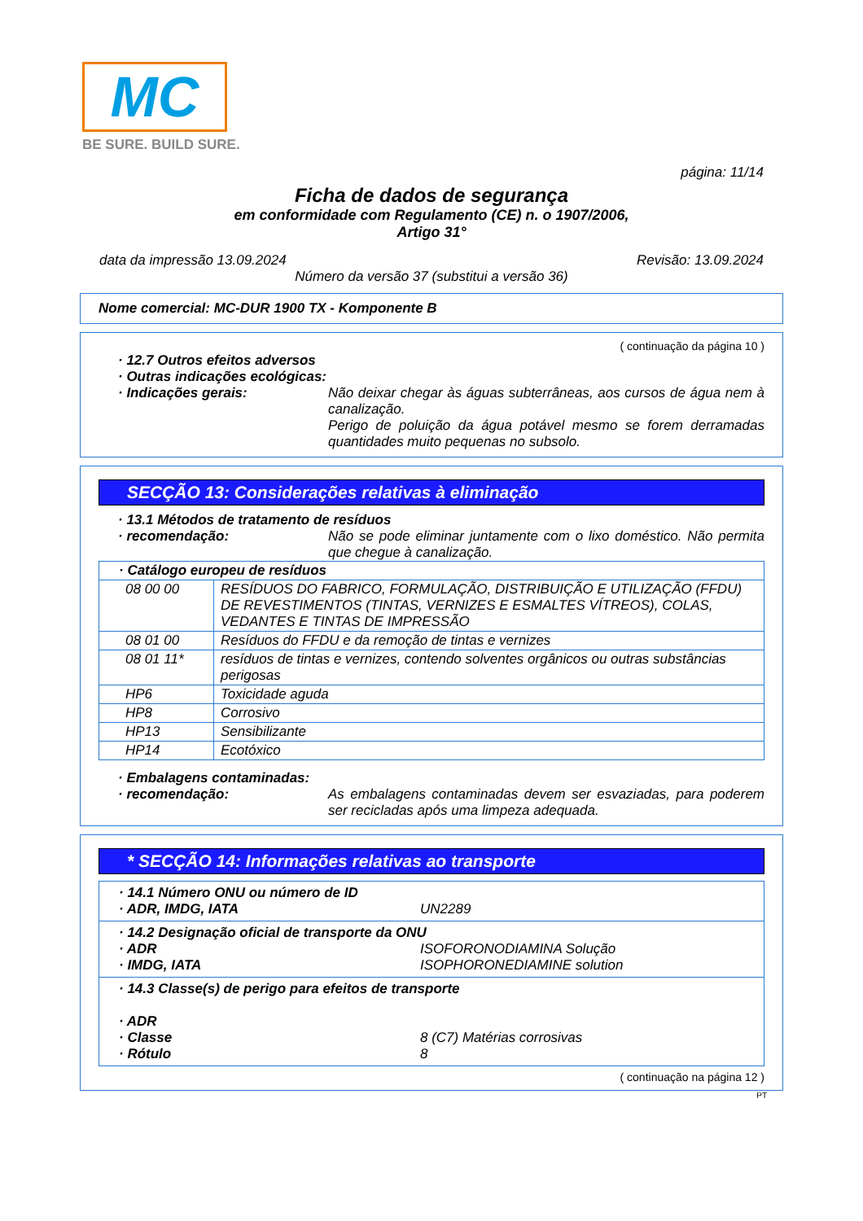MC
BE SURE. BUILD SURE.
página: 11/14
Ficha de dados de segurança
em conformidade com Regulamento (CE) n. o 1907/2006,
Artigo 31°
data da impressão 13.09.2024 Revisão: 13.09.2024
Número da versão 37 (substitui a versão 36)
Nome comercial: MC-DUR 1900 TX - Komponente B
( continuação da página 10 )
· 12.7 Outros efeitos adversos
· Outras indicações ecológicas:
· Indicações gerais: Não deixar chegar às águas subterrâneas, aos cursos de água nem à canalização.
Perigo de poluição da água potável mesmo se forem derramadas quantidades muito pequenas no subsolo.
SECÇÃO 13: Considerações relativas à eliminação
· 13.1 Métodos de tratamento de resíduos
· recomendação: Não se pode eliminar juntamente com o lixo doméstico. Não permita que chegue à canalização.
| · Catálogo europeu de resíduos | |
| --- | --- |
| 08 00 00 | RESÍDUOS DO FABRICO, FORMULAÇÃO, DISTRIBUIÇÃO E UTILIZAÇÃO (FFDU) DE REVESTIMENTOS (TINTAS, VERNIZES E ESMALTES VÍTREOS), COLAS, VEDANTES E TINTAS DE IMPRESSÃO |
| 08 01 00 | Resíduos do FFDU e da remoção de tintas e vernizes |
| 08 01 11* | resíduos de tintas e vernizes, contendo solventes orgânicos ou outras substâncias perigosas |
| HP6 | Toxicidade aguda |
| HP8 | Corrosivo |
| HP13 | Sensibilizante |
| HP14 | Ecotóxico |
· Embalagens contaminadas:
· recomendação: As embalagens contaminadas devem ser esvaziadas, para poderem ser recicladas após uma limpeza adequada.
* SECÇÃO 14: Informações relativas ao transporte
· 14.1 Número ONU ou número de ID
· ADR, IMDG, IATA UN2289
· 14.2 Designação oficial de transporte da ONU
· ADR ISOFORONODIAMINA Solução
· IMDG, IATA ISOPHORONEDIAMINE solution
· 14.3 Classe(s) de perigo para efeitos de transporte
· ADR
· Classe 8 (C7) Matérias corrosivas
· Rótulo 8
( continuação na página 12 )
PT